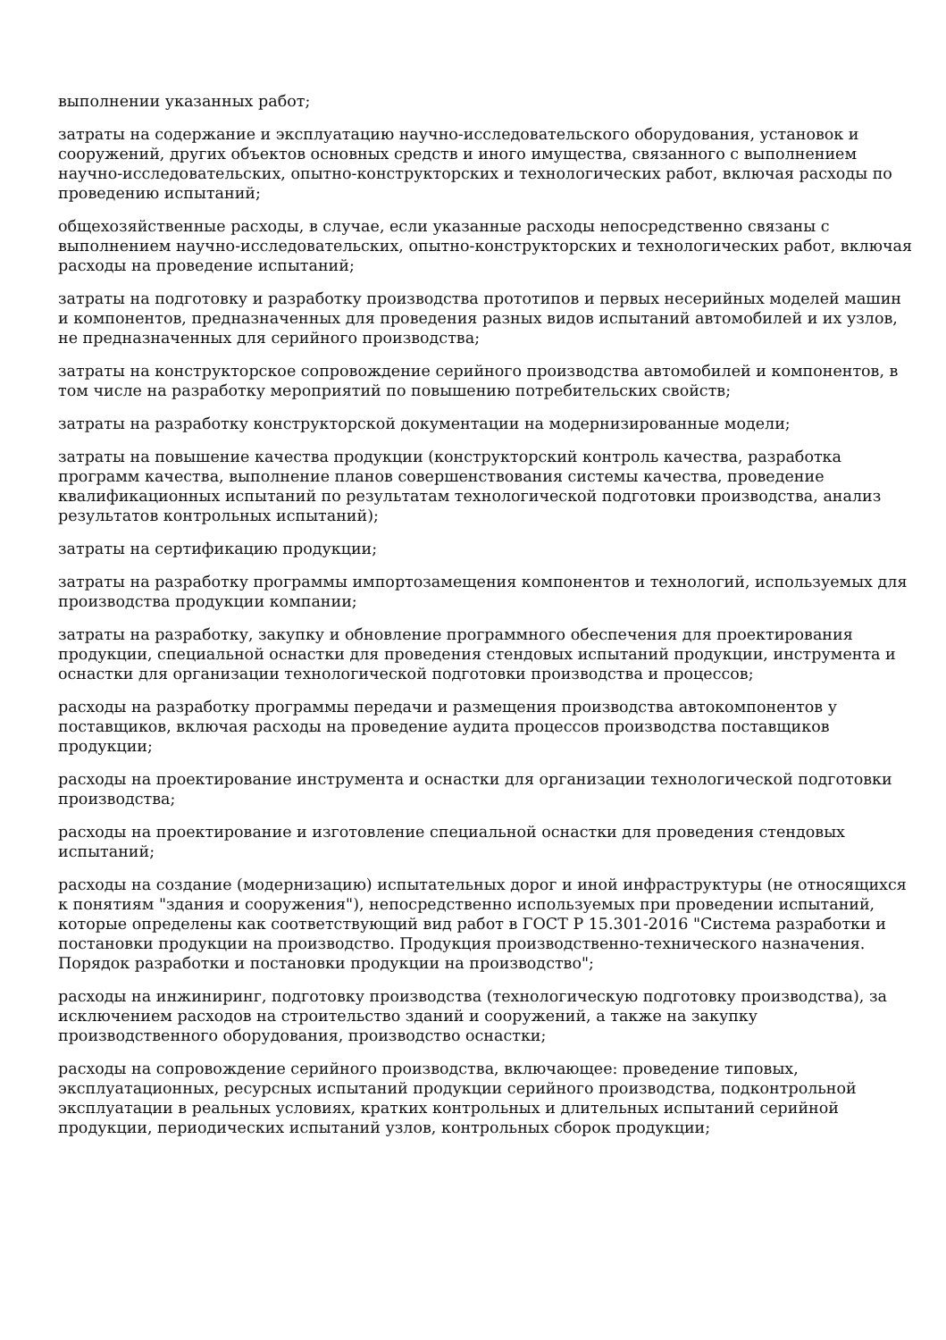выполнении указанных работ;
затраты на содержание и эксплуатацию научно-исследовательского оборудования, установок и сооружений, других объектов основных средств и иного имущества, связанного с выполнением научно-исследовательских, опытно-конструкторских и технологических работ, включая расходы по проведению испытаний;
общехозяйственные расходы, в случае, если указанные расходы непосредственно связаны с выполнением научно-исследовательских, опытно-конструкторских и технологических работ, включая расходы на проведение испытаний;
затраты на подготовку и разработку производства прототипов и первых несерийных моделей машин и компонентов, предназначенных для проведения разных видов испытаний автомобилей и их узлов, не предназначенных для серийного производства;
затраты на конструкторское сопровождение серийного производства автомобилей и компонентов, в том числе на разработку мероприятий по повышению потребительских свойств;
затраты на разработку конструкторской документации на модернизированные модели;
затраты на повышение качества продукции (конструкторский контроль качества, разработка программ качества, выполнение планов совершенствования системы качества, проведение квалификационных испытаний по результатам технологической подготовки производства, анализ результатов контрольных испытаний);
затраты на сертификацию продукции;
затраты на разработку программы импортозамещения компонентов и технологий, используемых для производства продукции компании;
затраты на разработку, закупку и обновление программного обеспечения для проектирования продукции, специальной оснастки для проведения стендовых испытаний продукции, инструмента и оснастки для организации технологической подготовки производства и процессов;
расходы на разработку программы передачи и размещения производства автокомпонентов у поставщиков, включая расходы на проведение аудита процессов производства поставщиков продукции;
расходы на проектирование инструмента и оснастки для организации технологической подготовки производства;
расходы на проектирование и изготовление специальной оснастки для проведения стендовых испытаний;
расходы на создание (модернизацию) испытательных дорог и иной инфраструктуры (не относящихся к понятиям "здания и сооружения"), непосредственно используемых при проведении испытаний, которые определены как соответствующий вид работ в ГОСТ Р 15.301-2016 "Система разработки и постановки продукции на производство. Продукция производственно-технического назначения. Порядок разработки и постановки продукции на производство";
расходы на инжиниринг, подготовку производства (технологическую подготовку производства), за исключением расходов на строительство зданий и сооружений, а также на закупку производственного оборудования, производство оснастки;
расходы на сопровождение серийного производства, включающее: проведение типовых, эксплуатационных, ресурсных испытаний продукции серийного производства, подконтрольной эксплуатации в реальных условиях, кратких контрольных и длительных испытаний серийной продукции, периодических испытаний узлов, контрольных сборок продукции;